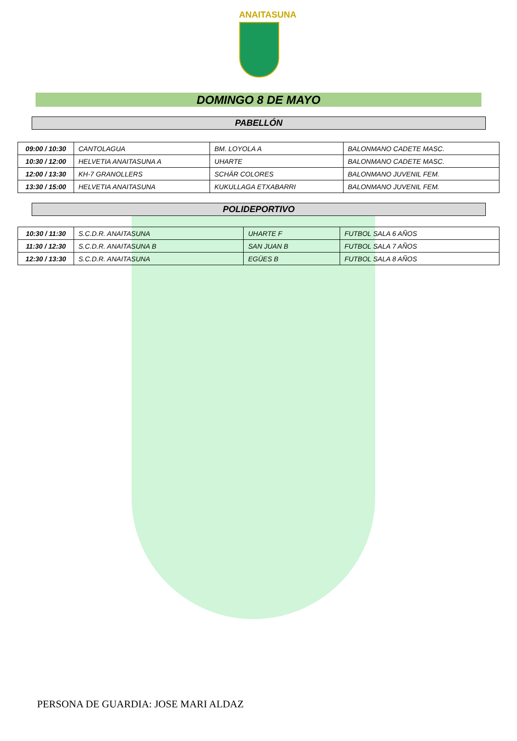ANAITASUNA
DOMINGO 8 DE MAYO
PABELLÓN
| 09:00 / 10:30 | CANTOLAGUA | BM. LOYOLA A | BALONMANO CADETE MASC. |
| 10:30 / 12:00 | HELVETIA ANAITASUNA A | UHARTE | BALONMANO CADETE MASC. |
| 12:00 / 13:30 | KH-7 GRANOLLERS | SCHÄR COLORES | BALONMANO JUVENIL FEM. |
| 13:30 / 15:00 | HELVETIA ANAITASUNA | KUKULLAGA ETXABARRI | BALONMANO JUVENIL FEM. |
POLIDEPORTIVO
| 10:30 / 11:30 | S.C.D.R. ANAITASUNA | UHARTE F | FUTBOL SALA 6 AÑOS |
| 11:30 / 12:30 | S.C.D.R. ANAITASUNA B | SAN JUAN B | FUTBOL SALA 7 AÑOS |
| 12:30 / 13:30 | S.C.D.R. ANAITASUNA | EGÜES B | FUTBOL SALA 8 AÑOS |
PERSONA DE GUARDIA: JOSE MARI ALDAZ